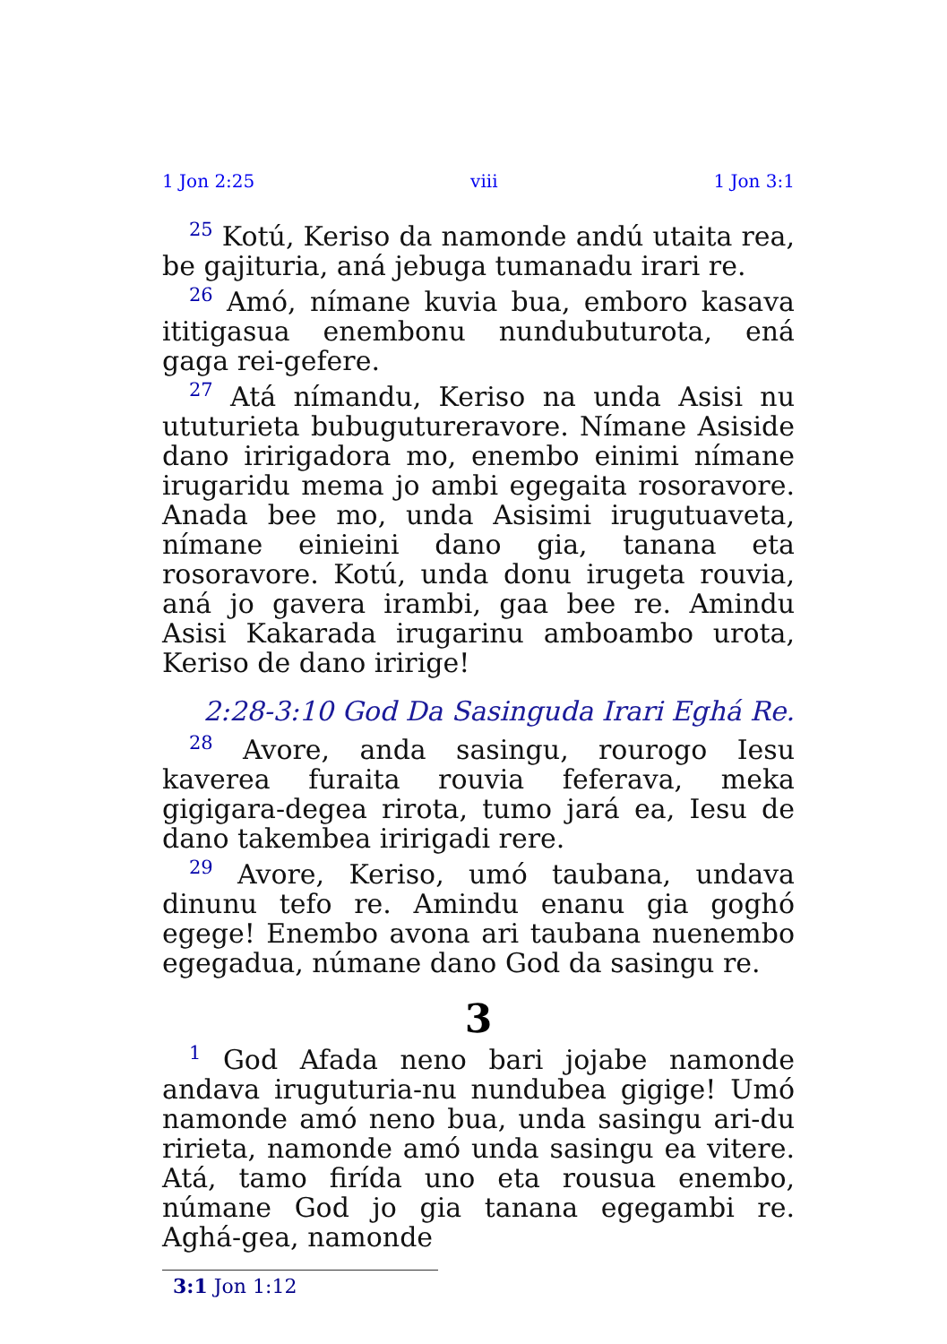1 Jon 2:25 viii 1 Jon 3:1
<sup>25</sup> Kotú, Keriso da namonde andú utaita rea, be gajituria, aná jebuga tumanadu irari re.
<sup>26</sup> Amó, nímane kuvia bua, emboro kasava ititigasua enembonu nundubuturota, ená gaga rei-gefere.
<sup>27</sup> Atá nímandu, Keriso na unda Asisi nu utu­turieta bubugutureravore. Nímane Asiside dano iririgadora mo, enembo einimi nímane irugari­du mema jo ambi egegaita rosoravore. Anada bee mo, unda Asisimi irugutuaveta, nímane eini­eini dano gia, tanana eta rosoravore. Kotú, unda donu irugeta rouvia, aná jo gavera irambi, gaa bee re. Amindu Asisi Kakarada irugarinu ambo­ambo urota, Keriso de dano iririge!
2:28-3:10 God Da Sasinguda Irari Eghá Re.
<sup>28</sup> Avore, anda sasingu, rourogo Iesu kaverea furaita rouvia feferava, meka gigigara-degea rirota, tumo jará ea, Iesu de dano takembea iririgadi rere.
<sup>29</sup> Avore, Keriso, umó taubana, undava dinunu tefo re. Amindu enanu gia goghó egege! En­embo avona ari taubana nuenembo egegadua, númane dano God da sasingu re.
3
<sup>1</sup> God Afada neno bari jojabe namonde andava iruguturia-nu nundubea gigige! Umó namonde amó neno bua, unda sasingu ari-du ririeta, namonde amó unda sasingu ea vitere. Atá, tamo firída uno eta rousua enembo, númane God jo gia tanana egegambi re. Aghá-gea, namonde
3:1 Jon 1:12